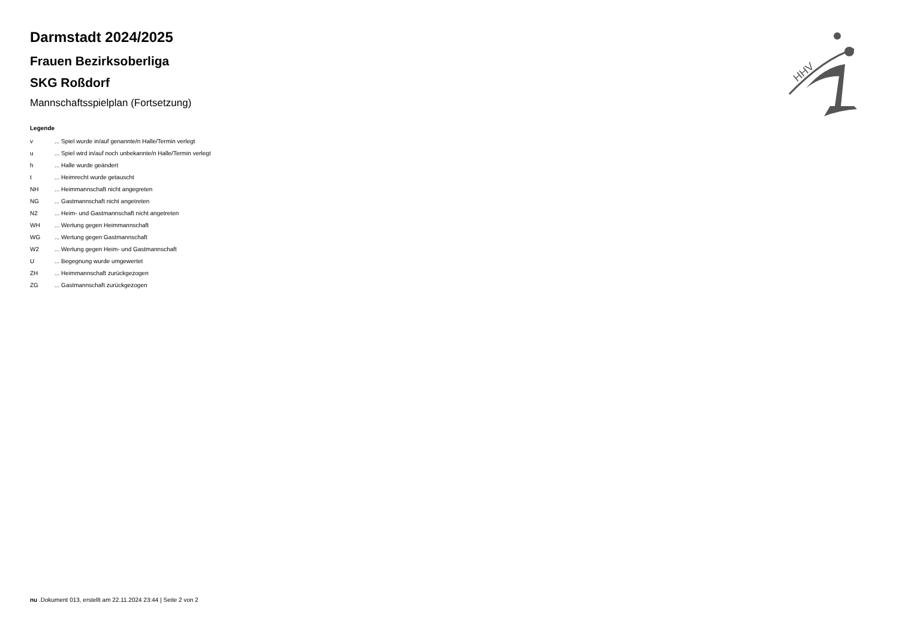HHV
Darmstadt 2024/2025
Frauen Bezirksoberliga
SKG Roßdorf
Mannschaftsspielplan (Fortsetzung)
Legende
| v | ... Spiel wurde in/auf genannte/n Halle/Termin verlegt |
| u | ... Spiel wird in/auf noch unbekannte/n Halle/Termin verlegt |
| h | ... Halle wurde geändert |
| t | ... Heimrecht wurde getauscht |
| NH | ... Heimmannschaft nicht angegreten |
| NG | ... Gastmannschaft nicht angetreten |
| N2 | ... Heim- und Gastmannschaft nicht angetreten |
| WH | ... Wertung gegen Heimmannschaft |
| WG | ... Wertung gegen Gastmannschaft |
| W2 | ... Wertung gegen Heim- und Gastmannschaft |
| U | ... Begegnung wurde umgewertet |
| ZH | ... Heimmannschaft zurückgezogen |
| ZG | ... Gastmannschaft zurückgezogen |
nu .Dokument 013, erstellt am 22.11.2024 23:44 | Seite 2 von 2